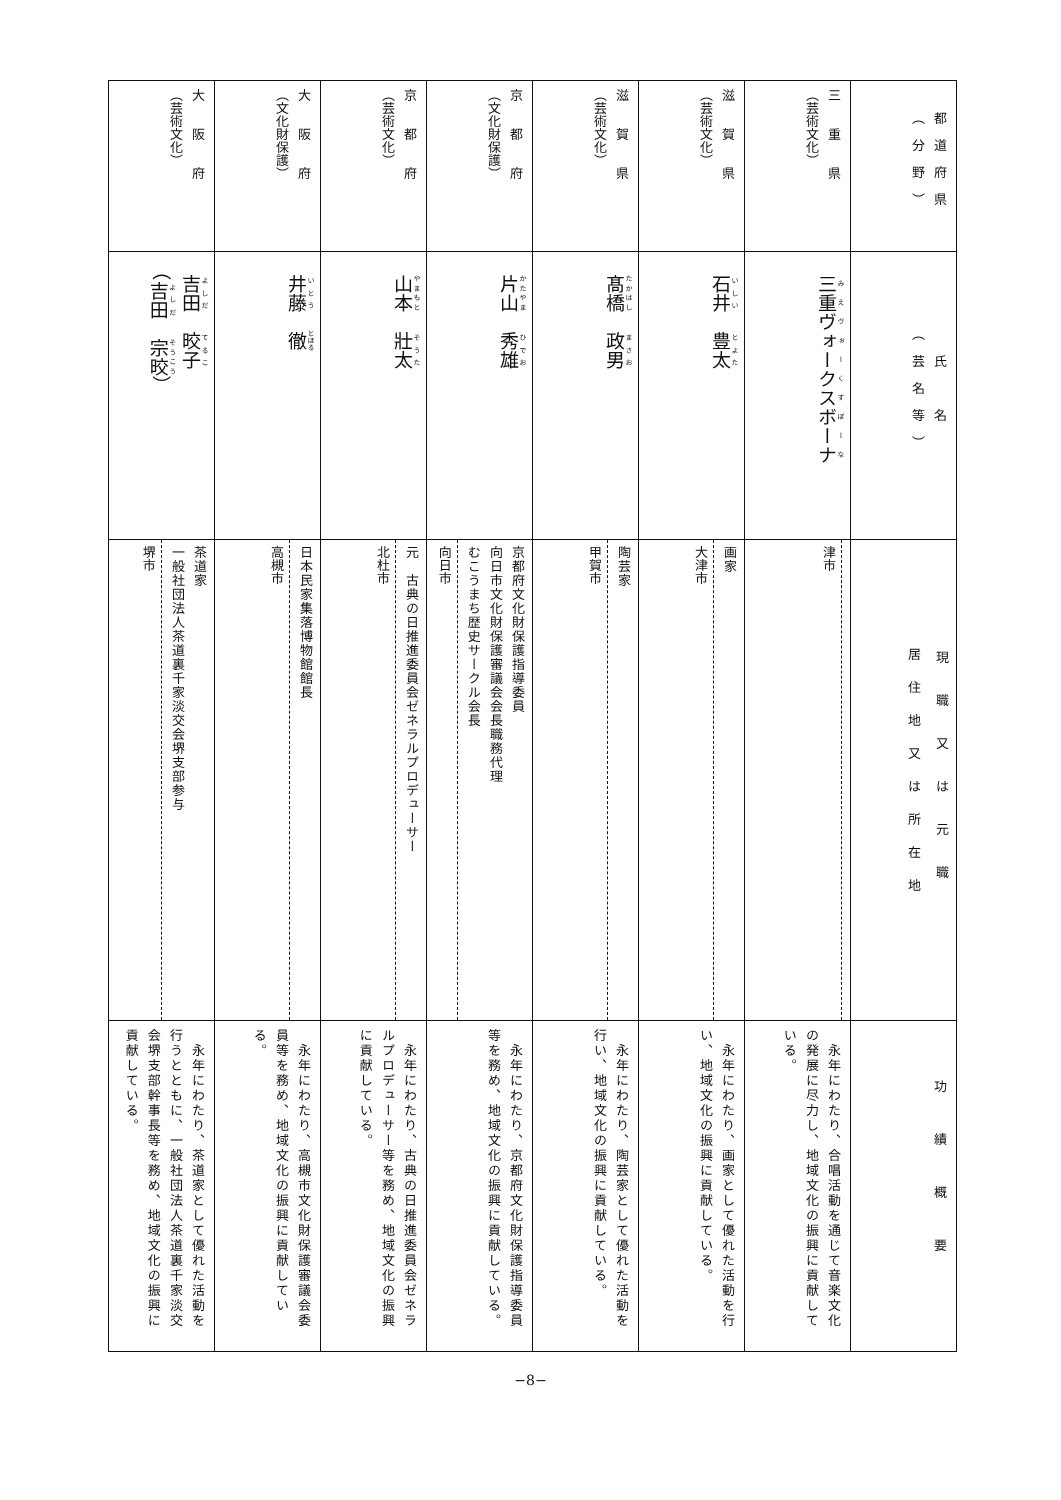| 都道府県 （分野） | 氏 名 （芸名等） | 現職又は元職 居住地又は所在地 | 功績概要 |
| --- | --- | --- | --- |
| 三 重 県 （芸術文化） | 三重ヴォークスボーナ | 津市 | 永年にわたり、合唱活動を通じて音楽文化の発展に尽力し、地域文化の振興に貢献している。 |
| 滋 賀 県 （芸術文化） | 石井 豊太 | 画家 大津市 | 永年にわたり、画家として優れた活動を行い、地域文化の振興に貢献している。 |
| 滋 賀 県 （芸術文化） | 髙橋 政男 | 陶芸家 甲賀市 | 永年にわたり、陶芸家として優れた活動を行い、地域文化の振興に貢献している。 |
| 京 都 府 （文化財保護） | 片山 秀雄 | 京都府文化財保護指導委員 向日市文化財保護審議会会長職務代理 むこうまち歴史サークル会長 向日市 | 永年にわたり、京都府文化財保護指導委員等を務め、地域文化の振興に貢献している。 |
| 京 都 府 （芸術文化） | 山本 壯太 | 元 古典の日推進委員会ゼネラルプロデューサー 北杜市 | 永年にわたり、古典の日推進委員会ゼネラルプロデューサー等を務め、地域文化の振興に貢献している。 |
| 大 阪 府 （文化財保護） | 井藤 徹 | 日本民家集落博物館館長 高槻市 | 永年にわたり、高槻市文化財保護審議会委員等を務め、地域文化の振興に貢献している。 |
| 大 阪 府 （芸術文化） | 吉田 晈子 （ 吉田 宗晈 ） | 茶道家 一般社団法人茶道裏千家淡交会堺支部参与 堺市 | 永年にわたり、茶道家として優れた活動を行うとともに、一般社団法人茶道裏千家淡交会堺支部幹事長等を務め、地域文化の振興に貢献している。 |
−8−